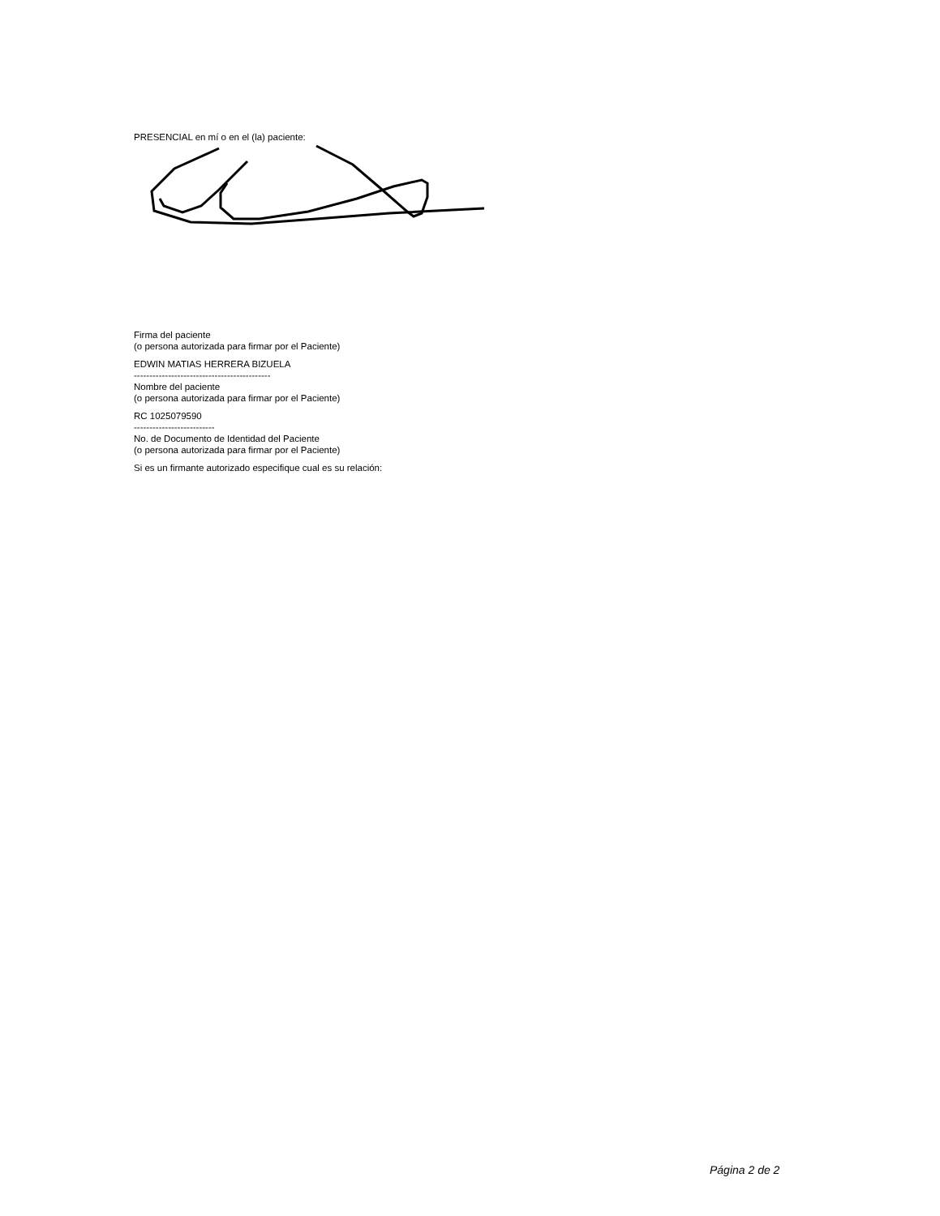PRESENCIAL en mí o en el (la) paciente:
Firma del paciente
(o persona autorizada para firmar por el Paciente)
EDWIN MATIAS HERRERA BIZUELA
--------------------------------------------
Nombre del paciente
(o persona autorizada para firmar por el Paciente)
RC 1025079590
--------------------------
No. de Documento de Identidad del Paciente
(o persona autorizada para firmar por el Paciente)
Si es un firmante autorizado especifique cual es su relación:
Página 2 de 2